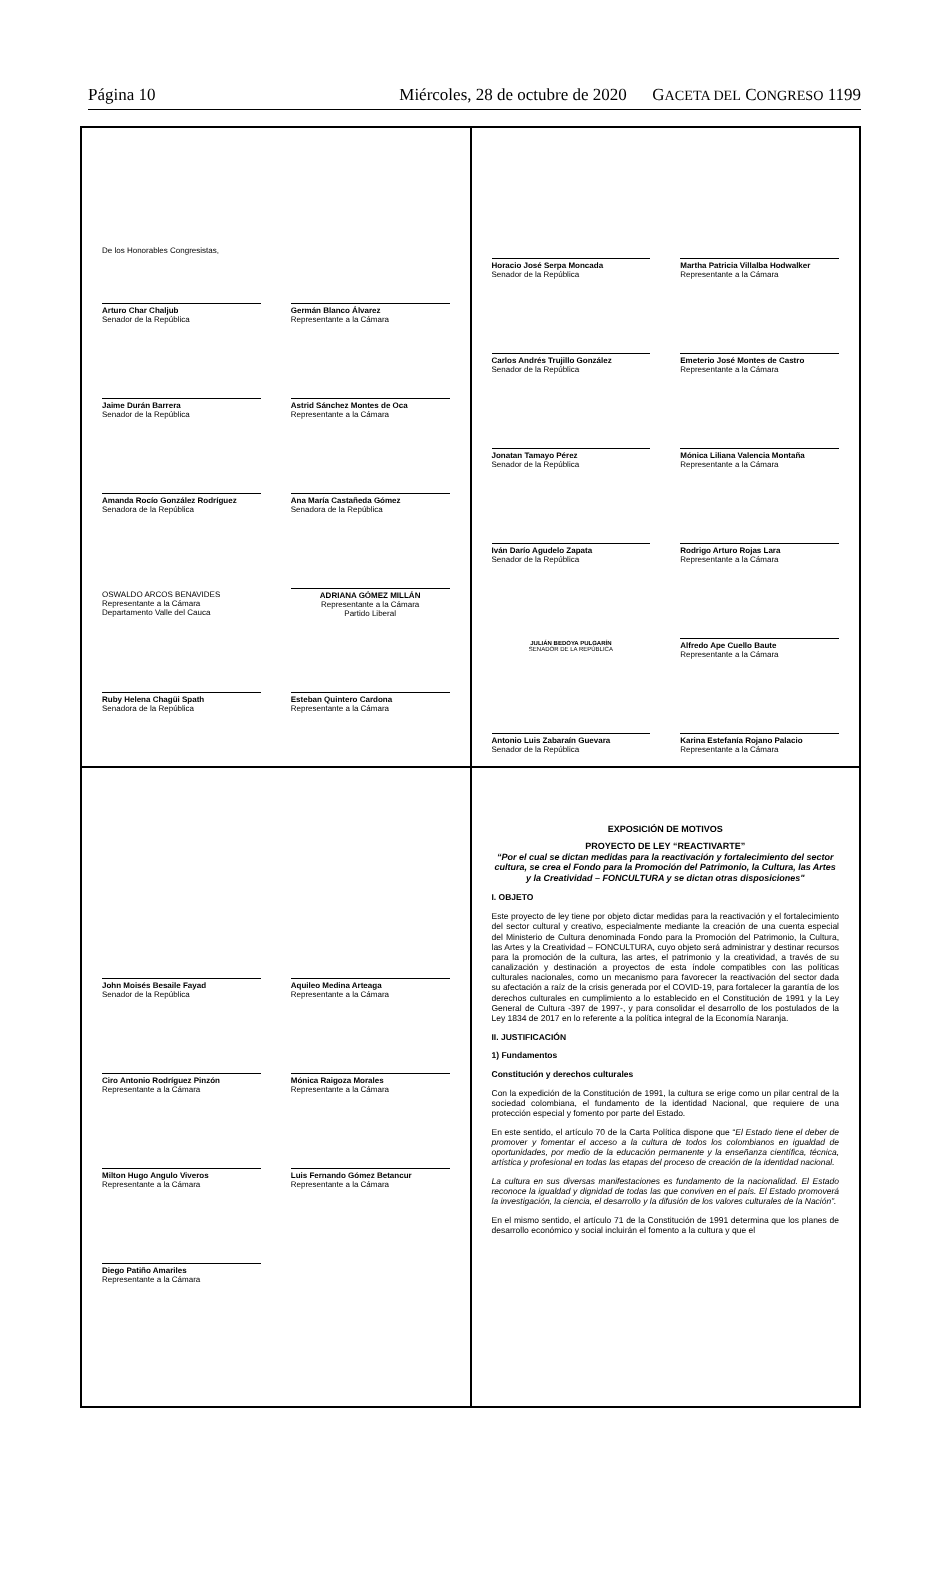Página 10 Miércoles, 28 de octubre de 2020 GACETA DEL CONGRESO 1199
De los Honorables Congresistas,
Arturo Char Chaljub
Senador de la República
Germán Blanco Álvarez
Representante a la Cámara
Jaime Durán Barrera
Senador de la República
Astrid Sánchez Montes de Oca
Representante a la Cámara
Amanda Rocío González Rodríguez
Senadora de la República
Ana María Castañeda Gómez
Senadora de la República
OSWALDO ARCOS BENAVIDES
Representante a la Cámara
Departamento Valle del Cauca
ADRIANA GÓMEZ MILLÁN
Representante a la Cámara
Partido Liberal
Ruby Helena Chagüi Spath
Senadora de la República
Esteban Quintero Cardona
Representante a la Cámara
Horacio José Serpa Moncada
Senador de la República
Martha Patricia Villalba Hodwalker
Representante a la Cámara
Carlos Andrés Trujillo González
Senador de la República
Emeterio José Montes de Castro
Representante a la Cámara
Jonatan Tamayo Pérez
Senador de la República
Mónica Liliana Valencia Montaña
Representante a la Cámara
Iván Darío Agudelo Zapata
Senador de la República
Rodrigo Arturo Rojas Lara
Representante a la Cámara
JULIÁN BEDOYA PULGARÍN
SENADOR DE LA REPÚBLICA
Alfredo Ape Cuello Baute
Representante a la Cámara
Antonio Luis Zabaraín Guevara
Senador de la República
Karina Estefanía Rojano Palacio
Representante a la Cámara
John Moisés Besaile Fayad
Senador de la República
Aquileo Medina Arteaga
Representante a la Cámara
Ciro Antonio Rodríguez Pinzón
Representante a la Cámara
Mónica Raigoza Morales
Representante a la Cámara
Milton Hugo Angulo Viveros
Representante a la Cámara
Luis Fernando Gómez Betancur
Representante a la Cámara
Diego Patiño Amariles
Representante a la Cámara
EXPOSICIÓN DE MOTIVOS
PROYECTO DE LEY “REACTIVARTE”
“Por el cual se dictan medidas para la reactivación y fortalecimiento del sector cultura, se crea el Fondo para la Promoción del Patrimonio, la Cultura, las Artes y la Creatividad – FONCULTURA y se dictan otras disposiciones"
I. OBJETO
Este proyecto de ley tiene por objeto dictar medidas para la reactivación y el fortalecimiento del sector cultural y creativo, especialmente mediante la creación de una cuenta especial del Ministerio de Cultura denominada Fondo para la Promoción del Patrimonio, la Cultura, las Artes y la Creatividad – FONCULTURA, cuyo objeto será administrar y destinar recursos para la promoción de la cultura, las artes, el patrimonio y la creatividad, a través de su canalización y destinación a proyectos de esta índole compatibles con las políticas culturales nacionales, como un mecanismo para favorecer la reactivación del sector dada su afectación a raíz de la crisis generada por el COVID-19, para fortalecer la garantía de los derechos culturales en cumplimiento a lo establecido en el Constitución de 1991 y la Ley General de Cultura -397 de 1997-, y para consolidar el desarrollo de los postulados de la Ley 1834 de 2017 en lo referente a la política integral de la Economía Naranja.
II. JUSTIFICACIÓN
1) Fundamentos
Constitución y derechos culturales
Con la expedición de la Constitución de 1991, la cultura se erige como un pilar central de la sociedad colombiana, el fundamento de la identidad Nacional, que requiere de una protección especial y fomento por parte del Estado.
En este sentido, el artículo 70 de la Carta Política dispone que “El Estado tiene el deber de promover y fomentar el acceso a la cultura de todos los colombianos en igualdad de oportunidades, por medio de la educación permanente y la enseñanza científica, técnica, artística y profesional en todas las etapas del proceso de creación de la identidad nacional.
La cultura en sus diversas manifestaciones es fundamento de la nacionalidad. El Estado reconoce la igualdad y dignidad de todas las que conviven en el país. El Estado promoverá la investigación, la ciencia, el desarrollo y la difusión de los valores culturales de la Nación”.
En el mismo sentido, el artículo 71 de la Constitución de 1991 determina que los planes de desarrollo económico y social incluirán el fomento a la cultura y que el